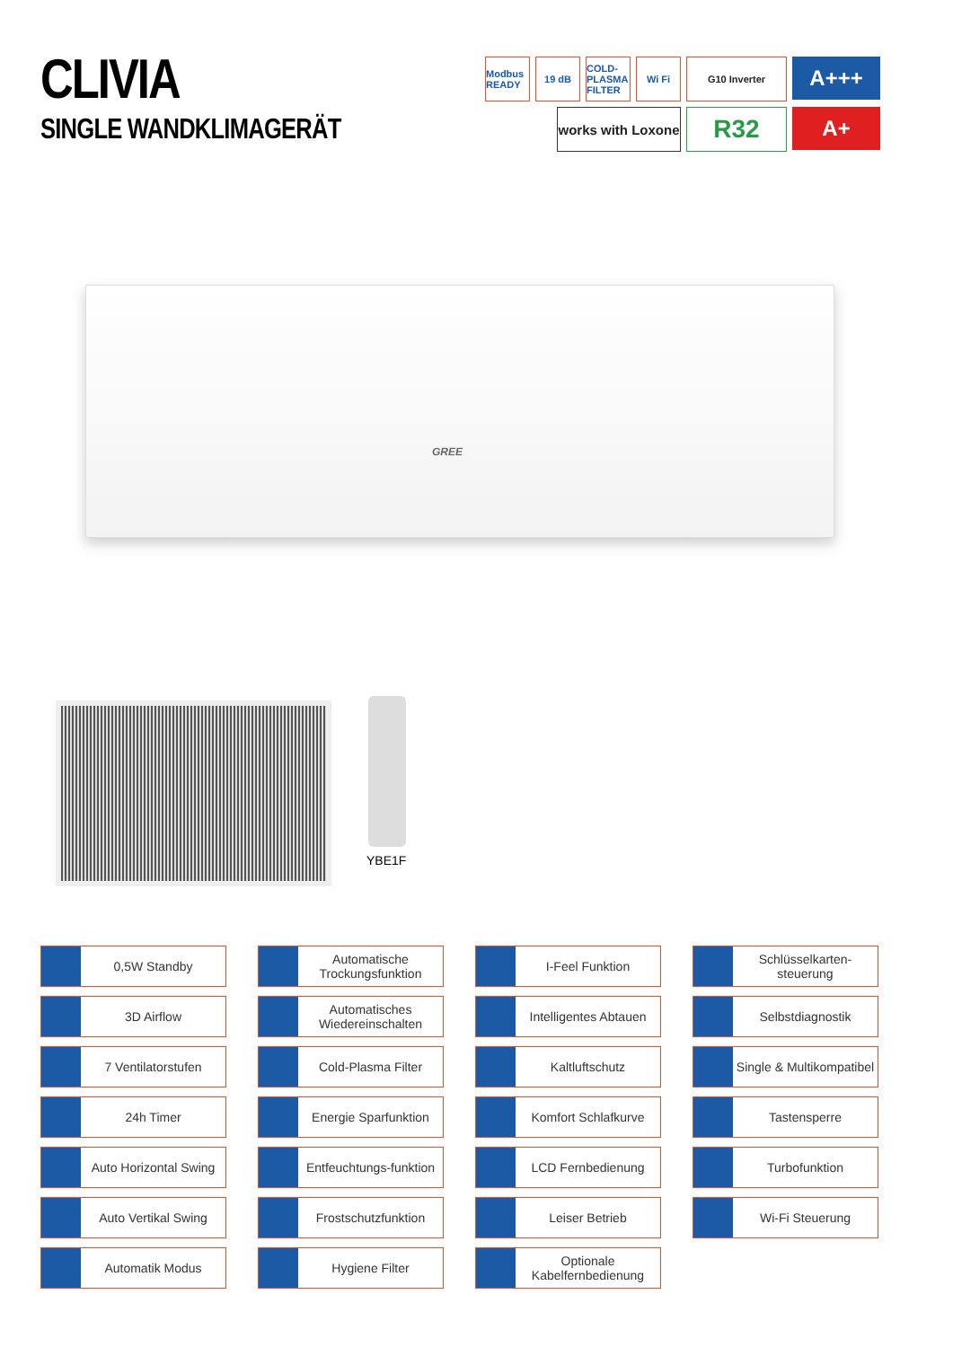CLIVIA
SINGLE WANDKLIMAGERÄT
Modbus READY
19 dB
COLD-PLASMA FILTER
Wi Fi
G10 Inverter
A+++
works with Loxone
R32
A+
GREE
YBE1F
0,5W Standby
Automatische Trockungsfunktion
I-Feel Funktion
Schlüsselkarten-steuerung
3D Airflow
Automatisches Wiedereinschalten
Intelligentes Abtauen
Selbstdiagnostik
7 Ventilatorstufen
Cold-Plasma Filter
Kaltluftschutz
Single & Multikompatibel
24h Timer
Energie Sparfunktion
Komfort Schlafkurve
Tastensperre
Auto Horizontal Swing
Entfeuchtungs-funktion
LCD Fernbedienung
Turbofunktion
Auto Vertikal Swing
Frostschutzfunktion
Leiser Betrieb
Wi-Fi Steuerung
Automatik Modus
Hygiene Filter
Optionale Kabelfernbedienung